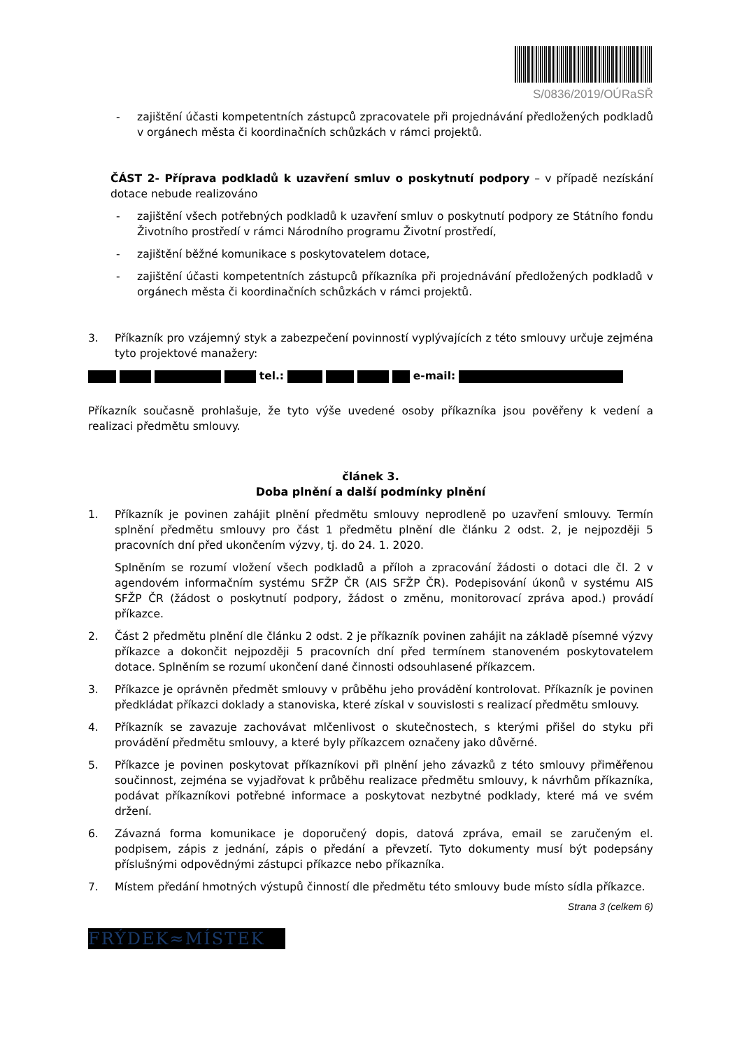S/0836/2019/OÚRaSŘ
- zajištění účasti kompetentních zástupců zpracovatele při projednávání předložených podkladů v orgánech města či koordinačních schůzkách v rámci projektů.
ČÁST 2- Příprava podkladů k uzavření smluv o poskytnutí podpory – v případě nezískání dotace nebude realizováno
- zajištění všech potřebných podkladů k uzavření smluv o poskytnutí podpory ze Státního fondu Životního prostředí v rámci Národního programu Životní prostředí,
- zajištění běžné komunikace s poskytovatelem dotace,
- zajištění účasti kompetentních zástupců příkazníka při projednávání předložených podkladů v orgánech města či koordinačních schůzkách v rámci projektů.
3. Příkazník pro vzájemný styk a zabezpečení povinností vyplývajících z této smlouvy určuje zejména tyto projektové manažery:
tel.: e-mail:
Příkazník současně prohlašuje, že tyto výše uvedené osoby příkazníka jsou pověřeny k vedení a realizaci předmětu smlouvy.
článek 3.
Doba plnění a další podmínky plnění
1. Příkazník je povinen zahájit plnění předmětu smlouvy neprodleně po uzavření smlouvy. Termín splnění předmětu smlouvy pro část 1 předmětu plnění dle článku 2 odst. 2, je nejpozději 5 pracovních dní před ukončením výzvy, tj. do 24. 1. 2020.
Splněním se rozumí vložení všech podkladů a příloh a zpracování žádosti o dotaci dle čl. 2 v agendovém informačním systému SFŽP ČR (AIS SFŽP ČR). Podepisování úkonů v systému AIS SFŽP ČR (žádost o poskytnutí podpory, žádost o změnu, monitorovací zpráva apod.) provádí příkazce.
2. Část 2 předmětu plnění dle článku 2 odst. 2 je příkazník povinen zahájit na základě písemné výzvy příkazce a dokončit nejpozději 5 pracovních dní před termínem stanoveném poskytovatelem dotace. Splněním se rozumí ukončení dané činnosti odsouhlasené příkazcem.
3. Příkazce je oprávněn předmět smlouvy v průběhu jeho provádění kontrolovat. Příkazník je povinen předkládat příkazci doklady a stanoviska, které získal v souvislosti s realizací předmětu smlouvy.
4. Příkazník se zavazuje zachovávat mlčenlivost o skutečnostech, s kterými přišel do styku při provádění předmětu smlouvy, a které byly příkazcem označeny jako důvěrné.
5. Příkazce je povinen poskytovat příkazníkovi při plnění jeho závazků z této smlouvy přiměřenou součinnost, zejména se vyjadřovat k průběhu realizace předmětu smlouvy, k návrhům příkazníka, podávat příkazníkovi potřebné informace a poskytovat nezbytné podklady, které má ve svém držení.
6. Závazná forma komunikace je doporučený dopis, datová zpráva, email se zaručeným el. podpisem, zápis z jednání, zápis o předání a převzetí. Tyto dokumenty musí být podepsány příslušnými odpovědnými zástupci příkazce nebo příkazníka.
7. Místem předání hmotných výstupů činností dle předmětu této smlouvy bude místo sídla příkazce.
Strana 3 (celkem 6)
FRÝDEK≈MÍSTEK